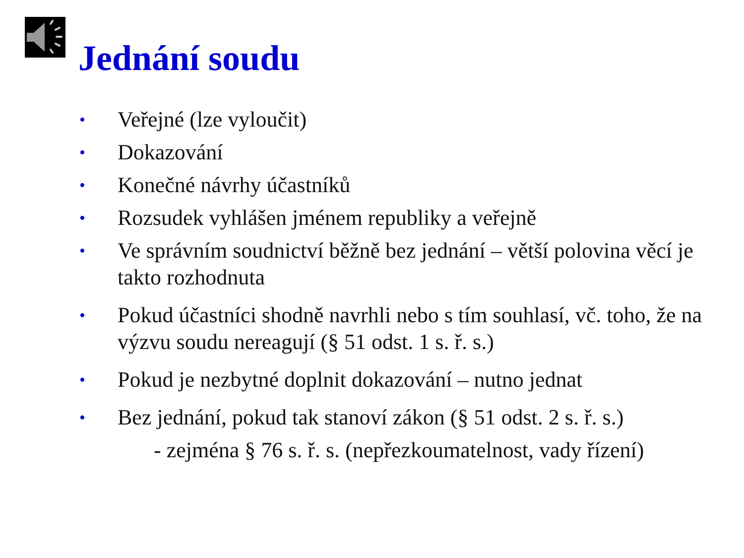Jednání soudu
• Veřejné (lze vyloučit)
• Dokazování
• Konečné návrhy účastníků
• Rozsudek vyhlášen jménem republiky a veřejně
• Ve správním soudnictví běžně bez jednání – větší polovina věcí je takto rozhodnuta
• Pokud účastníci shodně navrhli nebo s tím souhlasí, vč. toho, že na výzvu soudu nereagují (§ 51 odst. 1 s. ř. s.)
• Pokud je nezbytné doplnit dokazování – nutno jednat
• Bez jednání, pokud tak stanoví zákon (§ 51 odst. 2 s. ř. s.)
- zejména § 76 s. ř. s. (nepřezkoumatelnost, vady řízení)